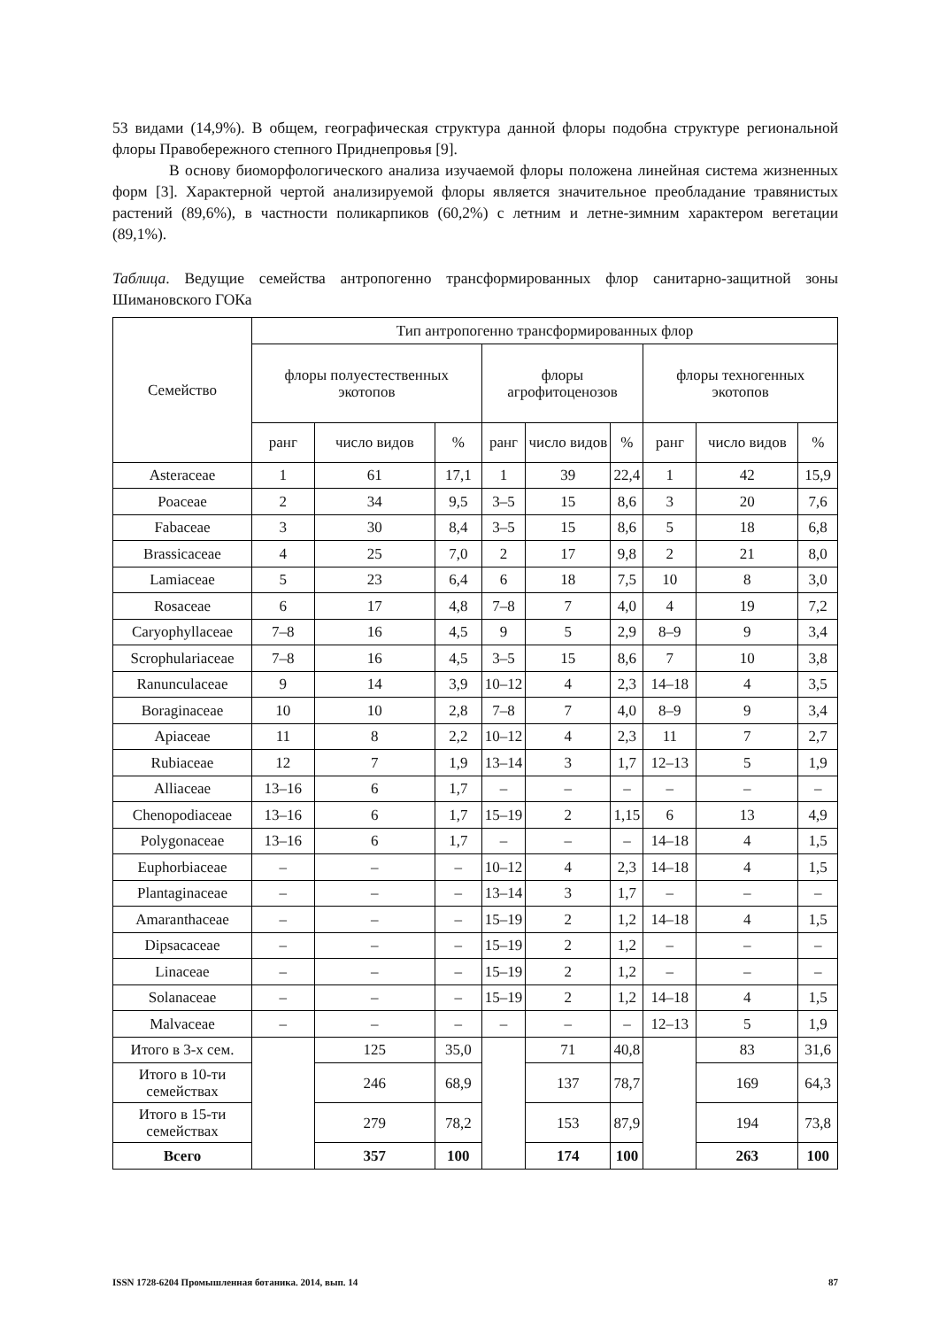53 видами (14,9%). В общем, географическая структура данной флоры подобна структуре региональной флоры Правобережного степного Приднепровья [9].
В основу биоморфологического анализа изучаемой флоры положена линейная система жизненных форм [3]. Характерной чертой анализируемой флоры является значительное преобладание травянистых растений (89,6%), в частности поликарпиков (60,2%) с летним и летне-зимним характером вегетации (89,1%).
Таблица. Ведущие семейства антропогенно трансформированных флор санитарно-защитной зоны Шимановского ГОКа
| Семейство | Тип антропогенно трансформированных флор | | | | | | | | |
| --- | --- | --- | --- | --- | --- | --- | --- | --- | --- |
| | флоры полуестественных экотопов | | | флоры агрофитоценозов | | | флоры техногенных экотопов | | |
| | ранг | число видов | % | ранг | число видов | % | ранг | число видов | % |
| Asteraceae | 1 | 61 | 17,1 | 1 | 39 | 22,4 | 1 | 42 | 15,9 |
| Poaceae | 2 | 34 | 9,5 | 3–5 | 15 | 8,6 | 3 | 20 | 7,6 |
| Fabaceae | 3 | 30 | 8,4 | 3–5 | 15 | 8,6 | 5 | 18 | 6,8 |
| Brassicaceae | 4 | 25 | 7,0 | 2 | 17 | 9,8 | 2 | 21 | 8,0 |
| Lamiaceae | 5 | 23 | 6,4 | 6 | 18 | 7,5 | 10 | 8 | 3,0 |
| Rosaceae | 6 | 17 | 4,8 | 7–8 | 7 | 4,0 | 4 | 19 | 7,2 |
| Caryophyllaceae | 7–8 | 16 | 4,5 | 9 | 5 | 2,9 | 8–9 | 9 | 3,4 |
| Scrophulariaceae | 7–8 | 16 | 4,5 | 3–5 | 15 | 8,6 | 7 | 10 | 3,8 |
| Ranunculaceae | 9 | 14 | 3,9 | 10–12 | 4 | 2,3 | 14–18 | 4 | 3,5 |
| Boraginaceae | 10 | 10 | 2,8 | 7–8 | 7 | 4,0 | 8–9 | 9 | 3,4 |
| Apiaceae | 11 | 8 | 2,2 | 10–12 | 4 | 2,3 | 11 | 7 | 2,7 |
| Rubiaceae | 12 | 7 | 1,9 | 13–14 | 3 | 1,7 | 12–13 | 5 | 1,9 |
| Alliaceae | 13–16 | 6 | 1,7 | – | – | – | – | – | – |
| Chenopodiaceae | 13–16 | 6 | 1,7 | 15–19 | 2 | 1,15 | 6 | 13 | 4,9 |
| Polygonaceae | 13–16 | 6 | 1,7 | – | – | – | 14–18 | 4 | 1,5 |
| Euphorbiaceae | – | – | – | 10–12 | 4 | 2,3 | 14–18 | 4 | 1,5 |
| Plantaginaceae | – | – | – | 13–14 | 3 | 1,7 | – | – | – |
| Amaranthaceae | – | – | – | 15–19 | 2 | 1,2 | 14–18 | 4 | 1,5 |
| Dipsacaceae | – | – | – | 15–19 | 2 | 1,2 | – | – | – |
| Linaceae | – | – | – | 15–19 | 2 | 1,2 | – | – | – |
| Solanaceae | – | – | – | 15–19 | 2 | 1,2 | 14–18 | 4 | 1,5 |
| Malvaceae | – | – | – | – | – | – | 12–13 | 5 | 1,9 |
| Итого в 3-х сем. | | 125 | 35,0 | | 71 | 40,8 | | 83 | 31,6 |
| Итого в 10-ти семействах | | 246 | 68,9 | | 137 | 78,7 | | 169 | 64,3 |
| Итого в 15-ти семействах | | 279 | 78,2 | | 153 | 87,9 | | 194 | 73,8 |
| Всего | | 357 | 100 | | 174 | 100 | | 263 | 100 |
ISSN 1728-6204 Промышленная ботаника. 2014, вып. 14 87